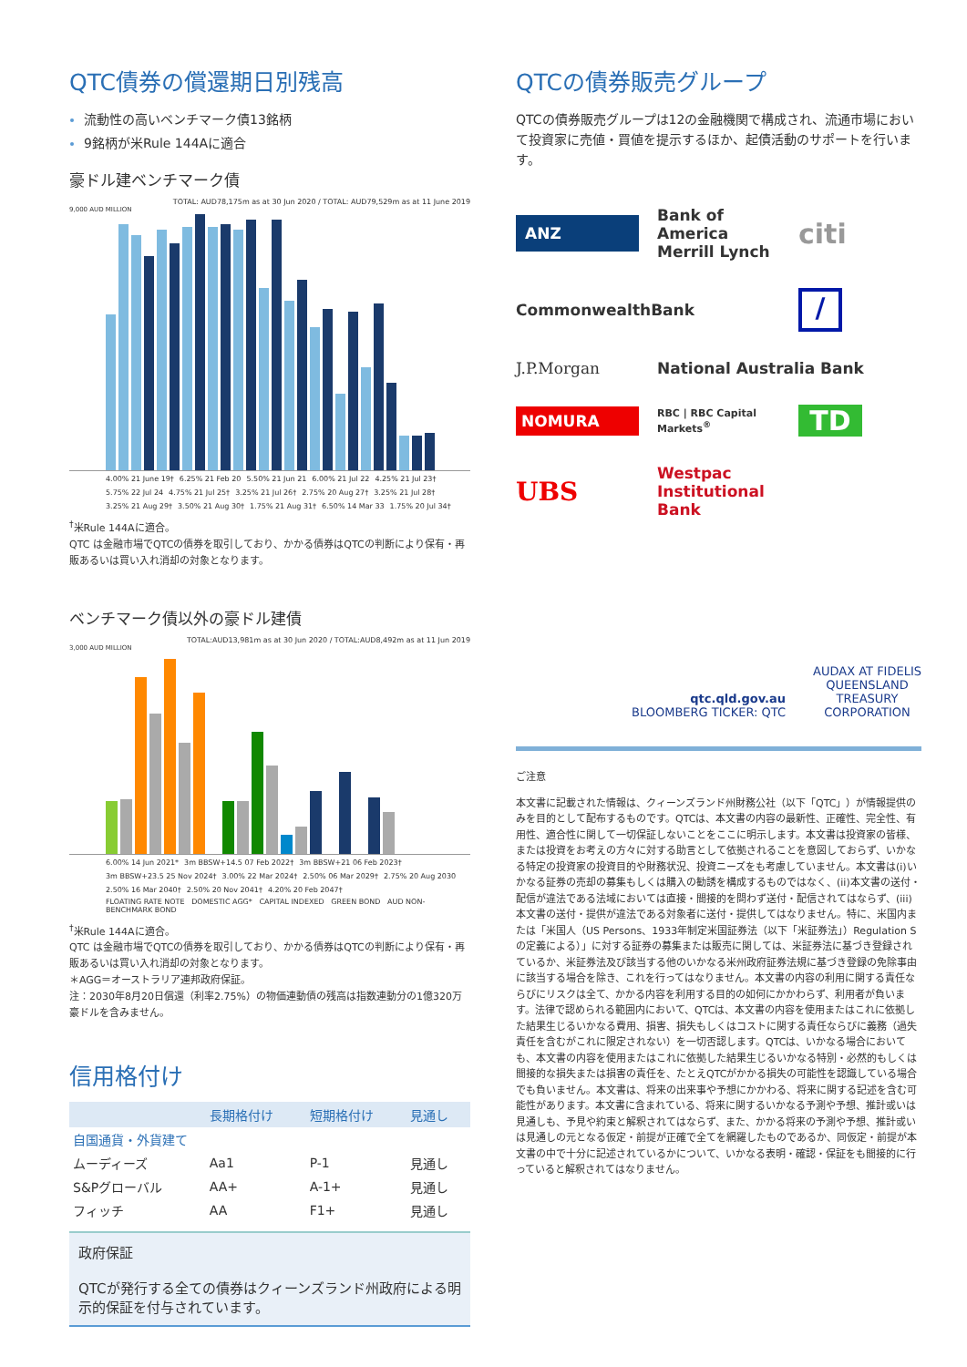QTC債券の償還期日別残高
流動性の高いベンチマーク債13銘柄
9銘柄が米Rule 144Aに適合
豪ドル建ベンチマーク債
TOTAL: AUD78,175m as at 30 Jun 2020 / TOTAL: AUD79,529m as at 11 June 2019
9,000 AUD MILLION
4.00% 21 June 19† 6.25% 21 Feb 20 5.50% 21 Jun 21 6.00% 21 Jul 22 4.25% 21 Jul 23† 5.75% 22 Jul 24 4.75% 21 Jul 25† 3.25% 21 Jul 26† 2.75% 20 Aug 27† 3.25% 21 Jul 28† 3.25% 21 Aug 29† 3.50% 21 Aug 30† 1.75% 21 Aug 31† 6.50% 14 Mar 33 1.75% 20 Jul 34†
<sup>†</sup> 米Rule 144Aに適合。
QTC は金融市場でQTCの債券を取引しており、かかる債券はQTCの判断により保有・再販あるいは買い入れ消却の対象となります。
ベンチマーク債以外の豪ドル建債
TOTAL:AUD13,981m as at 30 Jun 2020 / TOTAL:AUD8,492m as at 11 Jun 2019
3,000 AUD MILLION
6.00% 14 Jun 2021* 3m BBSW+14.5 07 Feb 2022† 3m BBSW+21 06 Feb 2023† 3m BBSW+23.5 25 Nov 2024† 3.00% 22 Mar 2024† 2.50% 06 Mar 2029† 2.75% 20 Aug 2030 2.50% 16 Mar 2040† 2.50% 20 Nov 2041† 4.20% 20 Feb 2047†
FLOATING RATE NOTE DOMESTIC AGG* CAPITAL INDEXED GREEN BOND AUD NON-BENCHMARK BOND
<sup>†</sup> 米Rule 144Aに適合。
QTC は金融市場でQTCの債券を取引しており、かかる債券はQTCの判断により保有・再販あるいは買い入れ消却の対象となります。
＊AGG＝オーストラリア連邦政府保証。
注：2030年8月20日償還（利率2.75%）の物価連動債の残高は指数連動分の1億320万豪ドルを含みません。
信用格付け
| | 長期格付け | 短期格付け | 見通し |
| --- | --- | --- | --- |
| 自国通貨・外貨建て | | | |
| ムーディーズ | Aa1 | P-1 | 見通し |
| S&Pグローバル | AA+ | A-1+ | 見通し |
| フィッチ | AA | F1+ | 見通し |
政府保証
QTCが発行する全ての債券はクィーンズランド州政府による明示的保証を付与されています。
QTCの債券販売グループ
QTCの債券販売グループは12の金融機関で構成され、流通市場において投資家に売値・買値を提示するほか、起債活動のサポートを行います。
ANZ
Bank of America Merrill Lynch
citi
CommonwealthBank
/
J.P.Morgan
National Australia Bank
NOMURA
RBC | RBC Capital Markets<sup>®</sup>
TD
UBS
Westpac
Institutional Bank
qtc.qld.gov.au
BLOOMBERG TICKER: QTC
AUDAX AT FIDELIS
QUEENSLAND
TREASURY
CORPORATION
ご注意
本文書に記載された情報は、クィーンズランド州財務公社（以下「QTC」）が情報提供のみを目的として配布するものです。QTCは、本文書の内容の最新性、正確性、完全性、有用性、適合性に関して一切保証しないことをここに明示します。本文書は投資家の皆様、または投資をお考えの方々に対する助言として依拠されることを意図しておらず、いかなる特定の投資家の投資目的や財務状況、投資ニーズをも考慮していません。本文書は(i)いかなる証券の売却の募集もしくは購入の勧誘を構成するものではなく、(ii)本文書の送付・配信が違法である法域においては直接・間接的を問わず送付・配信されてはならず、(iii)本文書の送付・提供が違法である対象者に送付・提供してはなりません。特に、米国内または「米国人（US Persons、1933年制定米国証券法（以下「米証券法」）Regulation Sの定義による）」に対する証券の募集または販売に関しては、米証券法に基づき登録されているか、米証券法及び該当する他のいかなる米州政府証券法規に基づき登録の免除事由に該当する場合を除き、これを行ってはなりません。本文書の内容の利用に関する責任ならびにリスクは全て、かかる内容を利用する目的の如何にかかわらず、利用者が負います。法律で認められる範囲内において、QTCは、本文書の内容を使用またはこれに依拠した結果生じるいかなる費用、損害、損失もしくはコストに関する責任ならびに義務（過失責任を含むがこれに限定されない）を一切否認します。QTCは、いかなる場合においても、本文書の内容を使用またはこれに依拠した結果生じるいかなる特別・必然的もしくは間接的な損失または損害の責任を、たとえQTCがかかる損失の可能性を認識している場合でも負いません。本文書は、将来の出来事や予想にかかわる、将来に関する記述を含む可能性があります。本文書に含まれている、将来に関するいかなる予測や予想、推計或いは見通しも、予見や約束と解釈されてはならず、また、かかる将来の予測や予想、推計或いは見通しの元となる仮定・前提が正確で全てを網羅したものであるか、同仮定・前提が本文書の中で十分に記述されているかについて、いかなる表明・確認・保証をも間接的に行っていると解釈されてはなりません。